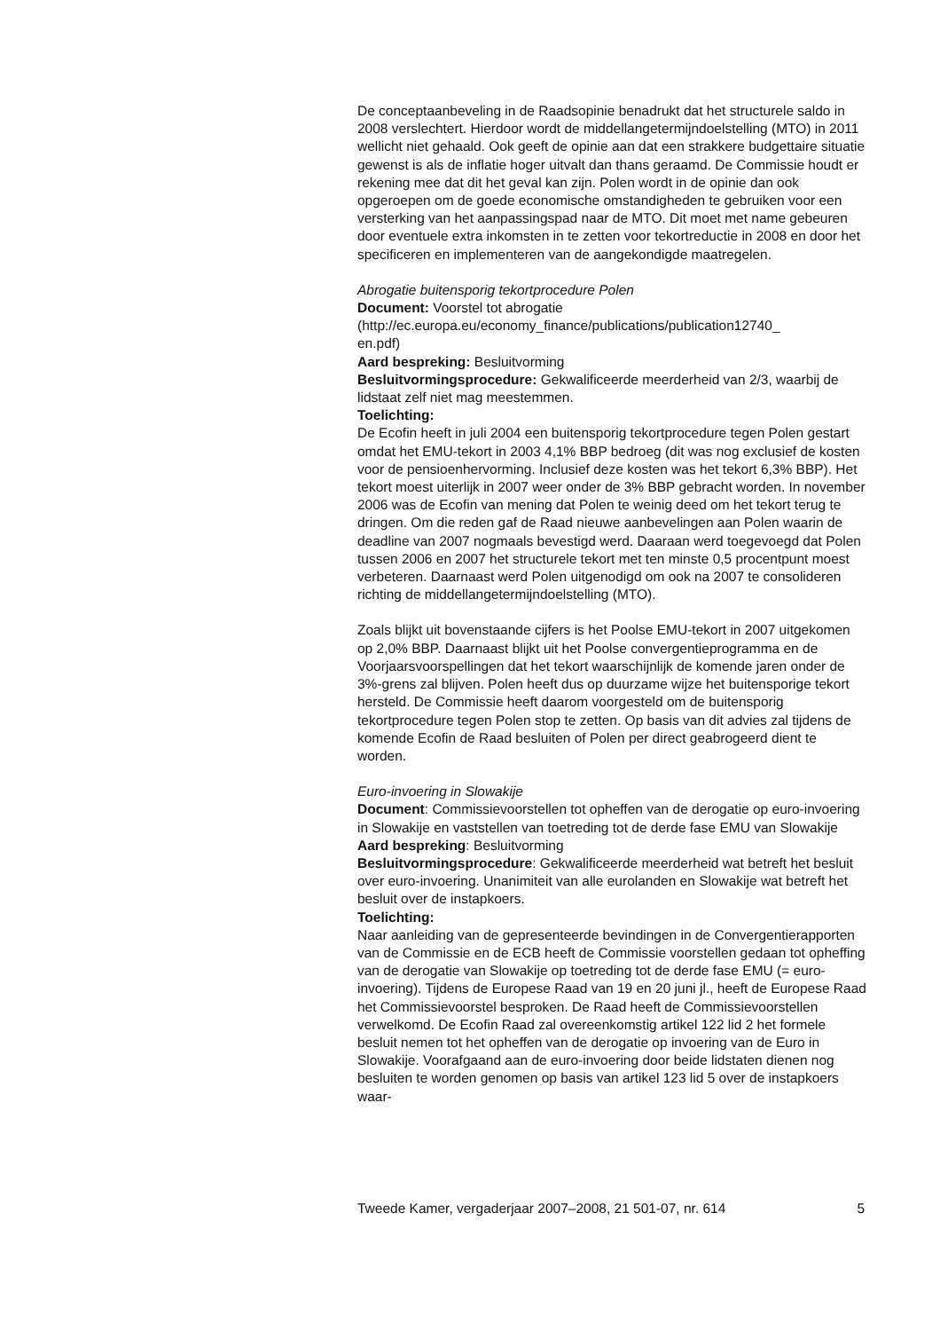De conceptaanbeveling in de Raadsopinie benadrukt dat het structurele saldo in 2008 verslechtert. Hierdoor wordt de middellangetermijndoelstelling (MTO) in 2011 wellicht niet gehaald. Ook geeft de opinie aan dat een strakkere budgettaire situatie gewenst is als de inflatie hoger uitvalt dan thans geraamd. De Commissie houdt er rekening mee dat dit het geval kan zijn. Polen wordt in de opinie dan ook opgeroepen om de goede economische omstandigheden te gebruiken voor een versterking van het aanpassingspad naar de MTO. Dit moet met name gebeuren door eventuele extra inkomsten in te zetten voor tekortreductie in 2008 en door het specificeren en implementeren van de aangekondigde maatregelen.
Abrogatie buitensporig tekortprocedure Polen
Document: Voorstel tot abrogatie
(http://ec.europa.eu/economy_finance/publications/publication12740_
en.pdf)
Aard bespreking: Besluitvorming
Besluitvormingsprocedure: Gekwalificeerde meerderheid van 2/3, waarbij de lidstaat zelf niet mag meestemmen.
Toelichting:
De Ecofin heeft in juli 2004 een buitensporig tekortprocedure tegen Polen gestart omdat het EMU-tekort in 2003 4,1% BBP bedroeg (dit was nog exclusief de kosten voor de pensioenhervorming. Inclusief deze kosten was het tekort 6,3% BBP). Het tekort moest uiterlijk in 2007 weer onder de 3% BBP gebracht worden. In november 2006 was de Ecofin van mening dat Polen te weinig deed om het tekort terug te dringen. Om die reden gaf de Raad nieuwe aanbevelingen aan Polen waarin de deadline van 2007 nogmaals bevestigd werd. Daaraan werd toegevoegd dat Polen tussen 2006 en 2007 het structurele tekort met ten minste 0,5 procentpunt moest verbeteren. Daarnaast werd Polen uitgenodigd om ook na 2007 te consolideren richting de middellangetermijndoelstelling (MTO).
Zoals blijkt uit bovenstaande cijfers is het Poolse EMU-tekort in 2007 uitgekomen op 2,0% BBP. Daarnaast blijkt uit het Poolse convergentieprogramma en de Voorjaarsvoorspellingen dat het tekort waarschijnlijk de komende jaren onder de 3%-grens zal blijven. Polen heeft dus op duurzame wijze het buitensporige tekort hersteld. De Commissie heeft daarom voorgesteld om de buitensporig tekortprocedure tegen Polen stop te zetten. Op basis van dit advies zal tijdens de komende Ecofin de Raad besluiten of Polen per direct geabrogeerd dient te worden.
Euro-invoering in Slowakije
Document: Commissievoorstellen tot opheffen van de derogatie op euro-invoering in Slowakije en vaststellen van toetreding tot de derde fase EMU van Slowakije
Aard bespreking: Besluitvorming
Besluitvormingsprocedure: Gekwalificeerde meerderheid wat betreft het besluit over euro-invoering. Unanimiteit van alle eurolanden en Slowakije wat betreft het besluit over de instapkoers.
Toelichting:
Naar aanleiding van de gepresenteerde bevindingen in de Convergentierapporten van de Commissie en de ECB heeft de Commissie voorstellen gedaan tot opheffing van de derogatie van Slowakije op toetreding tot de derde fase EMU (= euro-invoering). Tijdens de Europese Raad van 19 en 20 juni jl., heeft de Europese Raad het Commissievoorstel besproken. De Raad heeft de Commissievoorstellen verwelkomd. De Ecofin Raad zal overeenkomstig artikel 122 lid 2 het formele besluit nemen tot het opheffen van de derogatie op invoering van de Euro in Slowakije. Voorafgaand aan de euro-invoering door beide lidstaten dienen nog besluiten te worden genomen op basis van artikel 123 lid 5 over de instapkoers waar-
Tweede Kamer, vergaderjaar 2007–2008, 21 501-07, nr. 614 5